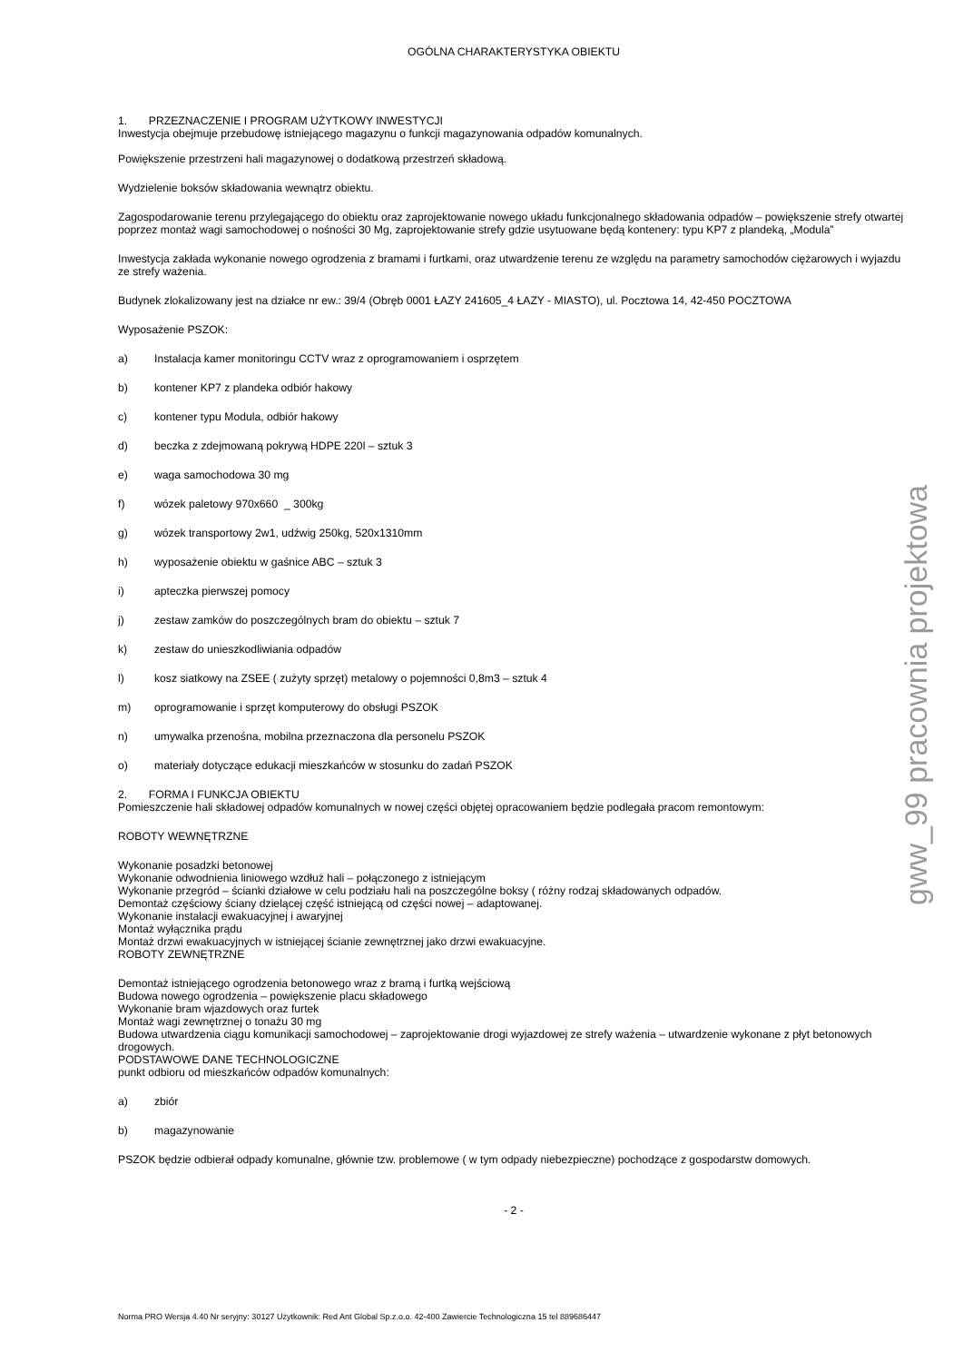gww_99 pracownia projektowa
OGÓLNA CHARAKTERYSTYKA OBIEKTU
1. PRZEZNACZENIE I PROGRAM UŻYTKOWY INWESTYCJI
Inwestycja obejmuje przebudowę istniejącego magazynu o funkcji magazynowania odpadów komunalnych.
Powiększenie przestrzeni hali magazynowej o dodatkową przestrzeń składową.
Wydzielenie boksów składowania wewnątrz obiektu.
Zagospodarowanie terenu przylegającego do obiektu oraz zaprojektowanie nowego układu funkcjonalnego składowania odpadów – powiększenie strefy otwartej poprzez montaż wagi samochodowej o nośności 30 Mg, zaprojektowanie strefy gdzie usytuowane będą kontenery: typu KP7 z plandeką, „Modula”
Inwestycja zakłada wykonanie nowego ogrodzenia z bramami i furtkami, oraz utwardzenie terenu ze względu na parametry samochodów ciężarowych i wyjazdu ze strefy ważenia.
Budynek zlokalizowany jest na działce nr ew.: 39/4 (Obręb 0001 ŁAZY 241605_4 ŁAZY - MIASTO), ul. Pocztowa 14, 42-450 POCZTOWA
Wyposażenie PSZOK:
a) Instalacja kamer monitoringu CCTV wraz z oprogramowaniem i osprzętem
b) kontener KP7 z plandeka odbiór hakowy
c) kontener typu Modula, odbiór hakowy
d) beczka z zdejmowaną pokrywą HDPE 220l – sztuk 3
e) waga samochodowa 30 mg
f) wózek paletowy 970x660 _ 300kg
g) wózek transportowy 2w1, udźwig 250kg, 520x1310mm
h) wyposażenie obiektu w gaśnice ABC – sztuk 3
i) apteczka pierwszej pomocy
j) zestaw zamków do poszczególnych bram do obiektu – sztuk 7
k) zestaw do unieszkodliwiania odpadów
l) kosz siatkowy na ZSEE ( zużyty sprzęt) metalowy o pojemności 0,8m3 – sztuk 4
m) oprogramowanie i sprzęt komputerowy do obsługi PSZOK
n) umywalka przenośna, mobilna przeznaczona dla personelu PSZOK
o) materiały dotyczące edukacji mieszkańców w stosunku do zadań PSZOK
2. FORMA I FUNKCJA OBIEKTU
Pomieszczenie hali składowej odpadów komunalnych w nowej części objętej opracowaniem będzie podlegała pracom remontowym:
ROBOTY WEWNĘTRZNE
Wykonanie posadzki betonowej
Wykonanie odwodnienia liniowego wzdłuż hali – połączonego z istniejącym
Wykonanie przegród – ścianki działowe w celu podziału hali na poszczególne boksy ( różny rodzaj składowanych odpadów.
Demontaż częściowy ściany dzielącej część istniejącą od części nowej – adaptowanej.
Wykonanie instalacji ewakuacyjnej i awaryjnej
Montaż wyłącznika prądu
Montaż drzwi ewakuacyjnych w istniejącej ścianie zewnętrznej jako drzwi ewakuacyjne.
ROBOTY ZEWNĘTRZNE
Demontaż istniejącego ogrodzenia betonowego wraz z bramą i furtką wejściową
Budowa nowego ogrodzenia – powiększenie placu składowego
Wykonanie bram wjazdowych oraz furtek
Montaż wagi zewnętrznej o tonażu 30 mg
Budowa utwardzenia ciągu komunikacji samochodowej – zaprojektowanie drogi wyjazdowej ze strefy ważenia – utwardzenie wykonane z płyt betonowych drogowych.
PODSTAWOWE DANE TECHNOLOGICZNE
punkt odbioru od mieszkańców odpadów komunalnych:
a) zbiór
b) magazynowanie
PSZOK będzie odbierał odpady komunalne, głównie tzw. problemowe ( w tym odpady niebezpieczne) pochodzące z gospodarstw domowych.
- 2 -
Norma PRO Wersja 4.40 Nr seryjny: 30127 Użytkownik: Red Ant Global Sp.z.o.o. 42-400 Zawiercie Technologiczna 15 tel 889686447